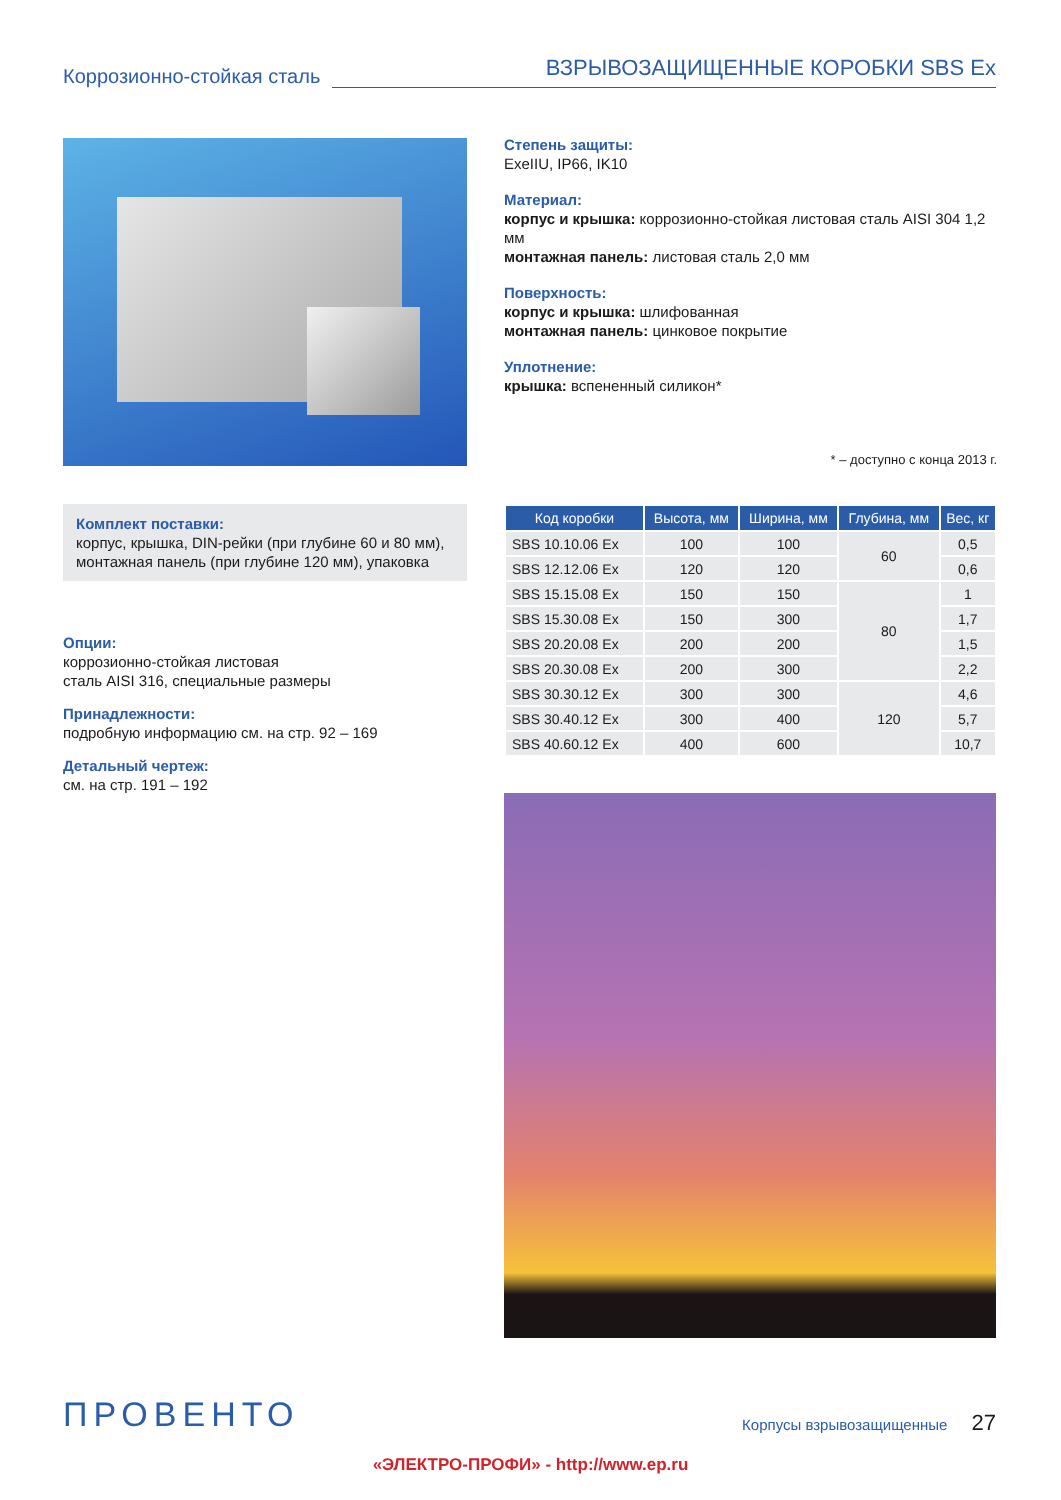Коррозионно-стойкая сталь
ВЗРЫВОЗАЩИЩЕННЫЕ КОРОБКИ SBS Ex
Степень защиты:
ExeIIU, IP66, IK10
Материал:
корпус и крышка: коррозионно-стойкая листовая сталь AISI 304 1,2 мм
монтажная панель: листовая сталь 2,0 мм
Поверхность:
корпус и крышка: шлифованная
монтажная панель: цинковое покрытие
Уплотнение:
крышка: вспененный силикон*
* – доступно с конца 2013 г.
Комплект поставки:
корпус, крышка, DIN-рейки (при глубине 60 и 80 мм), монтажная панель (при глубине 120 мм), упаковка
Опции:
коррозионно-стойкая листовая
сталь AISI 316, специальные размеры
Принадлежности:
подробную информацию см. на стр. 92 – 169
Детальный чертеж:
см. на стр. 191 – 192
| Код коробки | Высота, мм | Ширина, мм | Глубина, мм | Вес, кг |
| --- | --- | --- | --- | --- |
| SBS 10.10.06 Ex | 100 | 100 | 60 | 0,5 |
| SBS 12.12.06 Ex | 120 | 120 | | 0,6 |
| SBS 15.15.08 Ex | 150 | 150 | 80 | 1 |
| SBS 15.30.08 Ex | 150 | 300 | | 1,7 |
| SBS 20.20.08 Ex | 200 | 200 | | 1,5 |
| SBS 20.30.08 Ex | 200 | 300 | | 2,2 |
| SBS 30.30.12 Ex | 300 | 300 | 120 | 4,6 |
| SBS 30.40.12 Ex | 300 | 400 | | 5,7 |
| SBS 40.60.12 Ex | 400 | 600 | | 10,7 |
ПРОВЕНТО Корпусы взрывозащищенные 27
«ЭЛЕКТРО-ПРОФИ» - http://www.ep.ru